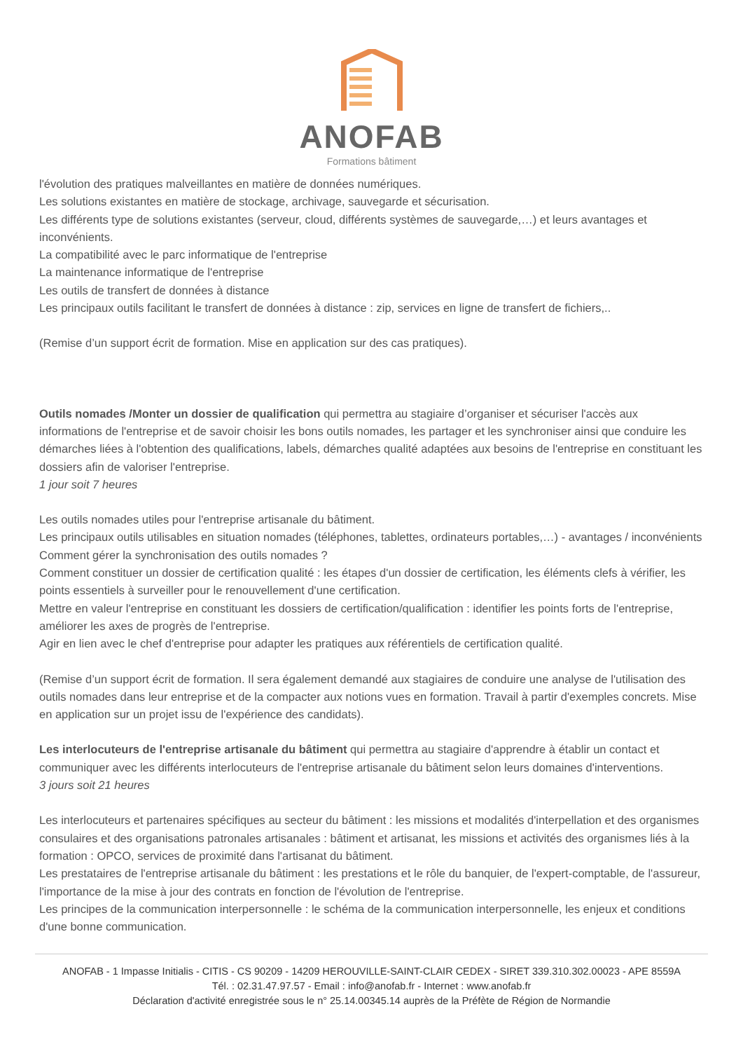ANOFAB
Formations bâtiment
l'évolution des pratiques malveillantes en matière de données numériques.
Les solutions existantes en matière de stockage, archivage, sauvegarde et sécurisation.
Les différents type de solutions existantes (serveur, cloud, différents systèmes de sauvegarde,…) et leurs avantages et inconvénients.
La compatibilité avec le parc informatique de l'entreprise
La maintenance informatique de l'entreprise
Les outils de transfert de données à distance
Les principaux outils facilitant le transfert de données à distance : zip, services en ligne de transfert de fichiers,..
(Remise d’un support écrit de formation. Mise en application sur des cas pratiques).
Outils nomades /Monter un dossier de qualification qui permettra au stagiaire d’organiser et sécuriser l'accès aux informations de l'entreprise et de savoir choisir les bons outils nomades, les partager et les synchroniser ainsi que conduire les démarches liées à l'obtention des qualifications, labels, démarches qualité adaptées aux besoins de l'entreprise en constituant les dossiers afin de valoriser l'entreprise.
1 jour soit 7 heures
Les outils nomades utiles pour l'entreprise artisanale du bâtiment.
Les principaux outils utilisables en situation nomades (téléphones, tablettes, ordinateurs portables,…) - avantages / inconvénients
Comment gérer la synchronisation des outils nomades ?
Comment constituer un dossier de certification qualité : les étapes d'un dossier de certification, les éléments clefs à vérifier, les points essentiels à surveiller pour le renouvellement d'une certification.
Mettre en valeur l'entreprise en constituant les dossiers de certification/qualification : identifier les points forts de l'entreprise, améliorer les axes de progrès de l'entreprise.
Agir en lien avec le chef d'entreprise pour adapter les pratiques aux référentiels de certification qualité.
(Remise d’un support écrit de formation. Il sera également demandé aux stagiaires de conduire une analyse de l'utilisation des outils nomades dans leur entreprise et de la compacter aux notions vues en formation. Travail à partir d'exemples concrets. Mise en application sur un projet issu de l'expérience des candidats).
Les interlocuteurs de l'entreprise artisanale du bâtiment qui permettra au stagiaire d'apprendre à établir un contact et communiquer avec les différents interlocuteurs de l'entreprise artisanale du bâtiment selon leurs domaines d'interventions.
3 jours soit 21 heures
Les interlocuteurs et partenaires spécifiques au secteur du bâtiment : les missions et modalités d'interpellation et des organismes consulaires et des organisations patronales artisanales : bâtiment et artisanat, les missions et activités des organismes liés à la formation : OPCO, services de proximité dans l'artisanat du bâtiment.
Les prestataires de l'entreprise artisanale du bâtiment : les prestations et le rôle du banquier, de l'expert-comptable, de l'assureur, l'importance de la mise à jour des contrats en fonction de l'évolution de l'entreprise.
Les principes de la communication interpersonnelle : le schéma de la communication interpersonnelle, les enjeux et conditions d'une bonne communication.
ANOFAB - 1 Impasse Initialis - CITIS - CS 90209 - 14209 HEROUVILLE-SAINT-CLAIR CEDEX - SIRET 339.310.302.00023 - APE 8559A
Tél. : 02.31.47.97.57 - Email : info@anofab.fr - Internet : www.anofab.fr
Déclaration d'activité enregistrée sous le n° 25.14.00345.14 auprès de la Préfète de Région de Normandie